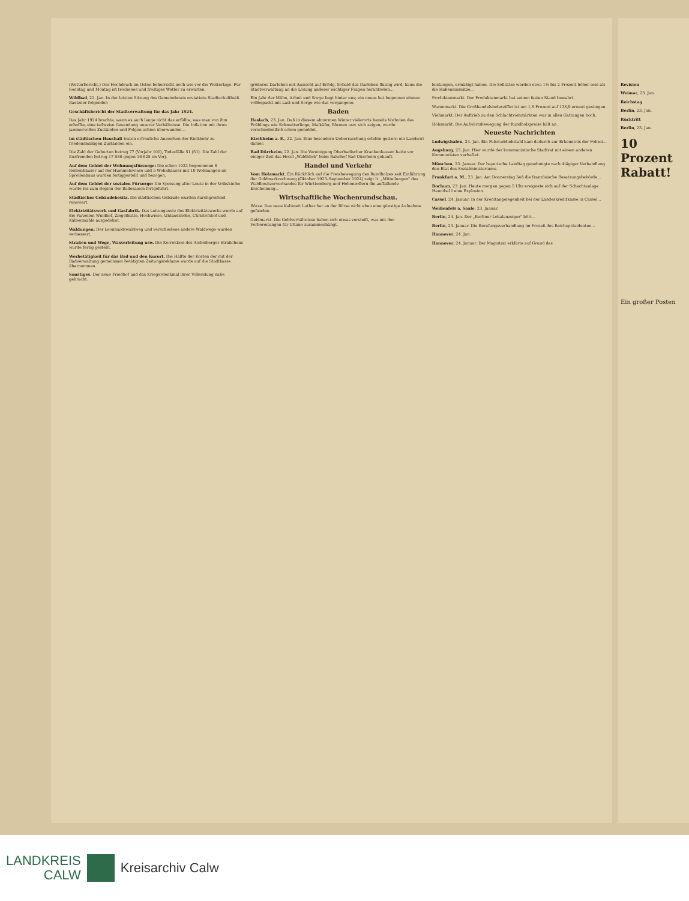(Wetterbericht.) Der Hochdruck im Osten beherrscht noch wie vor die Wetterlage. Für Sonntag und Montag ist trockenes und frostiges Wetter zu erwarten.
Wildbad, 22. Jan. In der letzten Sitzung des Gemeinderats erstattete Stadtschultheiß Baetzner folgenden
Geschäftsbericht der Stadtverwaltung für das Jahr 1924.
Das Jahr 1924 brachte, wenn es auch lange nicht das erfüllte, was man von ihm erhoffte, eine teilweise Gesundung unserer Verhältnisse. Die Inflation mit ihren jammervollen Zuständen und Folgen schien überwunden...
im städtischen Haushalt traten erfreuliche Anzeichen der Rückkehr zu friedensmäßigen Zuständen ein.
Die Zahl der Geburten betrug 77 (Vorjahr 100), Todesfälle 51 (51). Die Zahl der Kurfremden betrug 17 060 gegen 16 625 im Vorj.
Auf dem Gebiet der Wohnungsfürsorge: Die schon 1923 begonnenen 8 Reihenhäuser auf der Hummelswiese und 5 Wohnhäuser mit 10 Wohnungen im Sprollenhaus wurden fertiggestellt und bezogen.
Auf dem Gebiet der sozialen Fürsorge: Die Speisung alter Leute in der Volksküche wurde bis zum Beginn der Badesaison fortgeführt.
Städtischer Gebäudebesitz. Die städtischen Gebäude wurden durchgreifend renoviert.
Elektrizitätswerk und Gasfabrik. Das Leitungsnetz des Elektrizitätswerks wurde auf die Parzellen Windhof, Ziegelhütte, Hochwiese, Uhlandshöhe, Christofshof und Kälbermühle ausgedehnt.
Waldungen: Der Leonhardswaldweg und verschiedene andere Waldwege wurden verbessert.
Straßen und Wege, Wasserleitung usw. Die Korrektion des Aichelberger Sträßchens wurde fertig gestellt.
Werbetätigkeit für das Bad und den Kurort. Die Hälfte der Kosten der mit der Badverwaltung gemeinsam betätigten Zeitungsreklame wurde auf die Stadtkasse übernommen.
Sonstiges. Der neue Friedhof und das Kriegerdenkmal ihrer Vollendung nahe gebracht.
größeres Darlehen mit Aussicht auf Erfolg. Sobald das Darlehen flüssig wird, kann die Stadtverwaltung an die Lösung anderer wichtiger Fragen herantreten...
Ein Jahr der Mühe, Arbeit und Sorge liegt hinter uns; ein neues hat begonnen ebenso vollbepackt mit Last und Sorge wie das vergangene.
Baden
Haslach, 23. Jan. Daß in diesem abnormen Winter vielerorts bereits Vorboten des Frühlings wie Schmetterlinge, Maikäfer, Blumen usw. sich zeigen, wurde verschiedentlich schon gemeldet.
Kirchheim a. E., 22. Jan. Eine besondere Ueberraschung erlebte gestern ein Landwirt dahier.
Bad Dürrheim, 22. Jan. Die Vereinigung Oberbadischer Krankenkassen hatte vor einiger Zeit das Hotel „Waldblick" beim Bahnhof Bad Dürrheim gekauft.
Handel und Verkehr
Vom Holzmarkt. Ein Rückblick auf die Preisbewegung des Rundholzes seit Einführung der Goldmarkrechnung (Oktober 1923–September 1924) zeigt lt. „Mitteilungen" des Waldbesitzerverbandes für Württemberg und Hohenzollern die auffallende Erscheinung...
Wirtschaftliche Wochenrundschau.
Börse. Das neue Kabinett Luther hat an der Börse nicht eben eine günstige Aufnahme gefunden.
Geldmarkt. Die Geldverhältnisse haben sich etwas versteift, was mit den Vorbereitungen für Ultimo zusammenhängt.
leistungen, ermäßigt haben. Die Sollsätze werden etwa 1½ bis 2 Prozent höher sein als die Habenzinssätze...
Produktenmarkt. Der Produktenmarkt hat seinen festen Stand bewahrt.
Warenmarkt. Die Großhandelsindexziffer ist um 1,8 Prozent auf 138,9 erneut gestiegen.
Viehmarkt. Der Auftrieb zu den Schlachtviehmärkten war in allen Gattungen hoch.
Holzmarkt. Die Aufwärtsbewegung der Rundholzpreise hält an.
Neueste Nachrichten
Ludwigshafen, 23. Jan. Ein Fahrraddiebstahl kam dadurch zur Erkenntnis der Polizei...
Augsburg, 23. Jan. Hier wurde der kommunistische Stadtrat mit einem anderen Kommunisten verhaftet.
München, 23. Januar. Der bayerische Landtag genehmigte nach 4tägiger Verhandlung den Etat des Sozialministeriums.
Frankfurt a. M., 23. Jan. Am Donnerstag ließ die französische Besatzungsbehörde...
Bochum, 23. Jan. Heute morgen gegen 5 Uhr ereignete sich auf der Schachtanlage Hannibal I eine Explosion.
Cassel, 24. Januar. In der Kreditangelegenheit bei der Landeskreditkasse in Cassel...
Weißenfels a. Saale, 23. Januar.
Berlin, 24. Jan. Der „Berliner Lokalanzeiger" hört...
Berlin, 23. Januar. Die Berufungsverhandlung im Prozeß des Reichspräsidenten...
Hannover, 24. Jan.
Hannover, 24. Januar. Der Magistrat erklärte auf Grund des
Revision
Weimar, 23. Jan.
Reichstag
Berlin, 23. Jan.
Rücktritt
Berlin, 23. Jan.
10 Prozent Rabatt!
Ein großer Posten
LANDKREIS
CALW
Kreisarchiv Calw